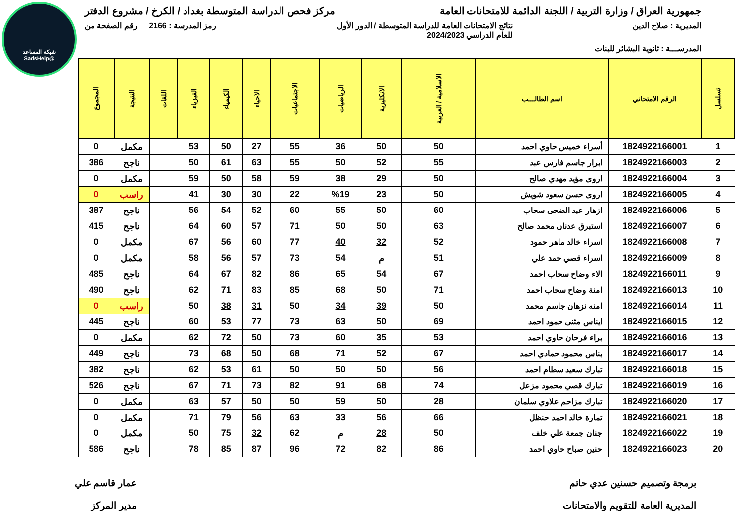شبكة المساعد
@SadsHelp
جمهورية العراق / وزارة التربية / اللجنة الدائمة للامتحانات العامة
مركز فحص الدراسة المتوسطة بغداد / الكرخ / مشروع الدفتر
المديرية : صلاح الدين نتائج الامتحانات العامة للدراسة المتوسطة / الدور الأول
للعام الدراسي 2024/2023
رمز المدرسة : 2166 رقم الصفحة من
المدرســـة : ثانوية البشائر للبنات
| تسلسل | الرقم الامتحاني | اسم الطالـــب | الاسلامية / العربية | الانكليزية | الرياضيات | الاجتماعيات | الاحياء | الكيمياء | الفيزياء | اللغات | النتيجة | المجموع |
| --- | --- | --- | --- | --- | --- | --- | --- | --- | --- | --- | --- | --- |
| 1 | 1824922166001 | أسراء خميس حاوي احمد | 50 | 50 | 36 | 55 | 27 | 50 | 53 | | مكمل | 0 |
| 2 | 1824922166003 | ابرار جاسم فارس عبد | 55 | 52 | 50 | 55 | 63 | 61 | 50 | | ناجح | 386 |
| 3 | 1824922166004 | اروى مؤيد مهدي صالح | 50 | 29 | 38 | 59 | 58 | 50 | 59 | | مكمل | 0 |
| 4 | 1824922166005 | اروى حسن سعود شويش | 50 | 23 | %19 | 22 | 30 | 30 | 41 | | راسب | 0 |
| 5 | 1824922166006 | ازهار عبد الضحى سحاب | 60 | 50 | 55 | 60 | 52 | 54 | 56 | | ناجح | 387 |
| 6 | 1824922166007 | استبرق عدنان محمد صالح | 63 | 50 | 50 | 71 | 57 | 60 | 64 | | ناجح | 415 |
| 7 | 1824922166008 | اسراء خالد ماهر حمود | 52 | 32 | 40 | 77 | 60 | 56 | 67 | | مكمل | 0 |
| 8 | 1824922166009 | اسراء قصي حمد علي | 51 | م | 54 | 73 | 57 | 56 | 58 | | مكمل | 0 |
| 9 | 1824922166011 | الاء وضاح سحاب احمد | 67 | 54 | 65 | 86 | 82 | 67 | 64 | | ناجح | 485 |
| 10 | 1824922166013 | امنة وضاح سحاب احمد | 71 | 50 | 68 | 85 | 83 | 71 | 62 | | ناجح | 490 |
| 11 | 1824922166014 | امنه نزهان جاسم محمد | 50 | 39 | 34 | 50 | 31 | 38 | 50 | | راسب | 0 |
| 12 | 1824922166015 | ايناس مثنى حمود احمد | 69 | 50 | 63 | 73 | 77 | 53 | 60 | | ناجح | 445 |
| 13 | 1824922166016 | براء فرحان حاوي احمد | 53 | 35 | 60 | 73 | 50 | 72 | 62 | | مكمل | 0 |
| 14 | 1824922166017 | بناس محمود حمادي احمد | 67 | 52 | 71 | 68 | 50 | 68 | 73 | | ناجح | 449 |
| 15 | 1824922166018 | تبارك سعيد سطام احمد | 56 | 50 | 50 | 50 | 61 | 53 | 62 | | ناجح | 382 |
| 16 | 1824922166019 | تبارك قصي محمود مزعل | 74 | 68 | 91 | 82 | 73 | 71 | 67 | | ناجح | 526 |
| 17 | 1824922166020 | تبارك مزاحم علاوي سلمان | 28 | 50 | 59 | 50 | 50 | 57 | 63 | | مكمل | 0 |
| 18 | 1824922166021 | تمارة خالد احمد حنظل | 66 | 56 | 33 | 63 | 56 | 79 | 71 | | مكمل | 0 |
| 19 | 1824922166022 | جنان جمعة علي خلف | 50 | 28 | م | 62 | 32 | 75 | 50 | | مكمل | 0 |
| 20 | 1824922166023 | حنين صباح حاوي احمد | 86 | 82 | 72 | 96 | 87 | 85 | 78 | | ناجح | 586 |
برمجة وتصميم حسنين عدي حاتم
المديرية العامة للتقويم والامتحانات
عمار قاسم علي
مدير المركز